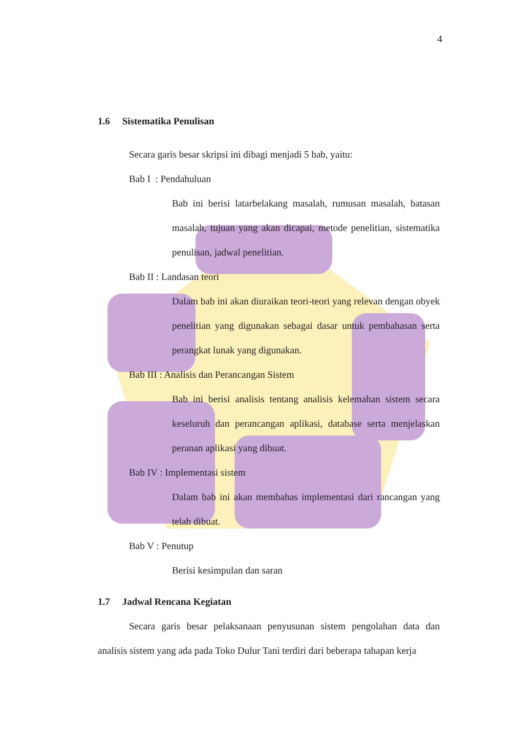4
1.6 Sistematika Penulisan
Secara garis besar skripsi ini dibagi menjadi 5 bab, yaitu:
Bab I : Pendahuluan
Bab ini berisi latarbelakang masalah, rumusan masalah, batasan masalah, tujuan yang akan dicapai, metode penelitian, sistematika penulisan, jadwal penelitian.
Bab II : Landasan teori
Dalam bab ini akan diuraikan teori-teori yang relevan dengan obyek penelitian yang digunakan sebagai dasar untuk pembahasan serta perangkat lunak yang digunakan.
Bab III : Analisis dan Perancangan Sistem
Bab ini berisi analisis tentang analisis kelemahan sistem secara keseluruh dan perancangan aplikasi, database serta menjelaskan peranan aplikasi yang dibuat.
Bab IV : Implementasi sistem
Dalam bab ini akan membahas implementasi dari rancangan yang telah dibuat.
Bab V : Penutup
Berisi kesimpulan dan saran
1.7 Jadwal Rencana Kegiatan
Secara garis besar pelaksanaan penyusunan sistem pengolahan data dan analisis sistem yang ada pada Toko Dulur Tani terdiri dari beberapa tahapan kerja